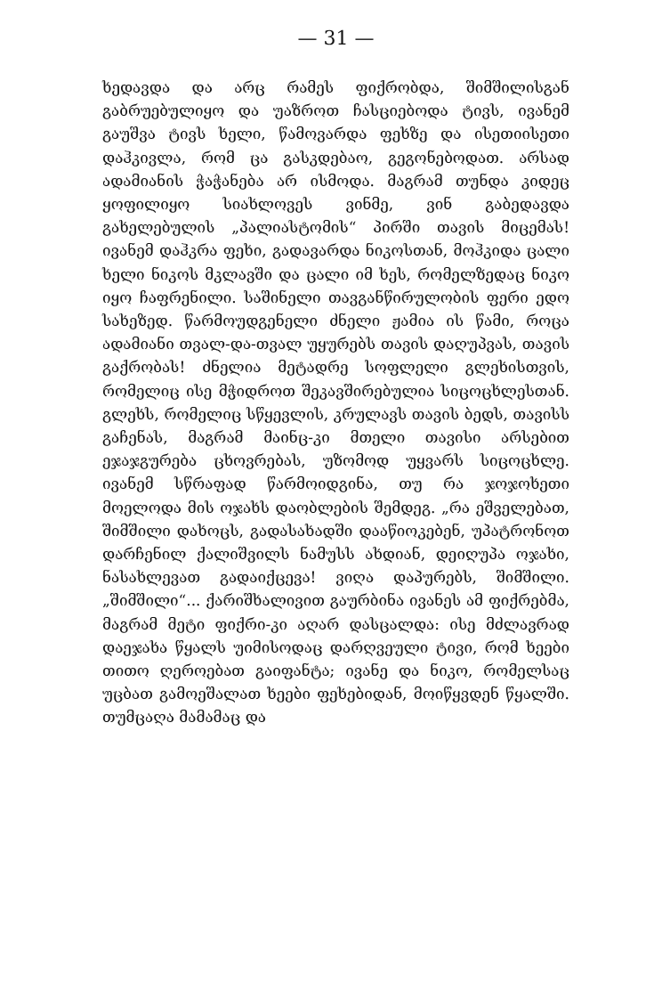— 31 —
ხედავდა და არც რამეს ფიქრობდა, შიმშილისგან გაბრუებულიყო და უაზროთ ჩასციებოდა ტივს, ივანემ გაუშვა ტივს ხელი, წამოვარდა ფეხზე და ისეთიისეთი დაჰკივლა, რომ ცა გასკდებაო, გეგონებოდათ. არსად ადამიანის ჭაჭანება არ ისმოდა. მაგრამ თუნდა კიდეც ყოფილიყო სიახლოვეს ვინმე, ვინ გაბედავდა გახელებულის „პალიასტომის“ პირში თავის მიცემას! ივანემ დაჰკრა ფეხი, გადავარდა ნიკოსთან, მოჰკიდა ცალი ხელი ნიკოს მკლავში და ცალი იმ ხეს, რომელზედაც ნიკო იყო ჩაფრენილი. საშინელი თავგანწირულობის ფერი ედო სახეზედ. წარმოუდგენელი ძნელი ჟამია ის წამი, როცა ადამიანი თვალ-და-თვალ უყურებს თავის დაღუპვას, თავის გაქრობას! ძნელია მეტადრე სოფლელი გლეხისთვის, რომელიც ისე მჭიდროთ შეკავშირებულია სიცოცხლესთან. გლეხს, რომელიც სწყევლის, კრულავს თავის ბედს, თავისს გაჩენას, მაგრამ მაინც-კი მთელი თავისი არსებით ეჯაჯგურება ცხოვრებას, უზომოდ უყვარს სიცოცხლე. ივანემ სწრაფად წარმოიდგინა, თუ რა ჯოჯოხეთი მოელოდა მის ოჯახს დაობლების შემდეგ. „რა ეშველებათ, შიმშილი დახოცს, გადასახადში დააწიოკებენ, უპატრონოთ დარჩენილ ქალიშვილს ნამუსს ახდიან, დეიღუპა ოჯახი, ნასახლევათ გადაიქცევა! ვიღა დაპურებს, შიმშილი. „შიმშილი“... ქარიშხალივით გაურბინა ივანეს ამ ფიქრებმა, მაგრამ მეტი ფიქრი-კი აღარ დასცალდა: ისე მძლავრად დაეჯახა წყალს უიმისოდაც დარღვეული ტივი, რომ ხეები თითო ღეროებათ გაიფანტა; ივანე და ნიკო, რომელსაც უცბათ გამოეშალათ ხეები ფეხებიდან, მოიწყვდენ წყალში. თუმცაღა მამამაც და